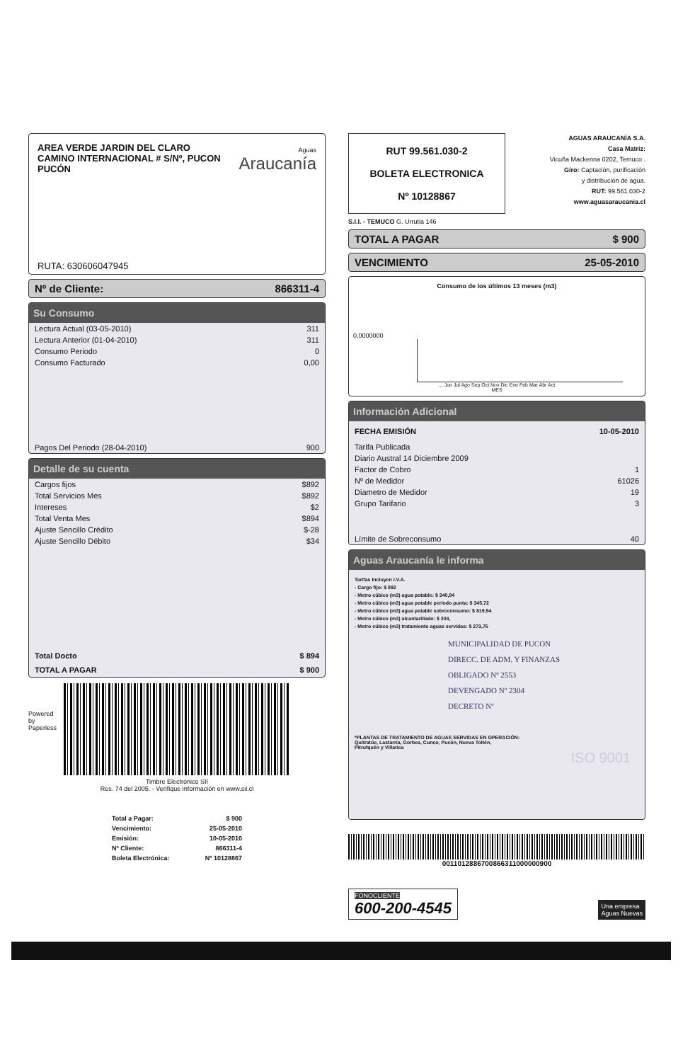AREA VERDE JARDIN DEL CLARO
CAMINO INTERNACIONAL # S/Nº, PUCON
PUCÓN
Aguas
Araucanía
RUTA: 630606047945
Nº de Cliente: 866311-4
Su Consumo
| Lectura Actual (03-05-2010) | 311 |
| Lectura Anterior (01-04-2010) | 311 |
| Consumo Periodo | 0 |
| Consumo Facturado | 0,00 |
| Pagos Del Periodo (28-04-2010) | 900 |
Detalle de su cuenta
| Cargos fijos | $892 |
| Total Servicios Mes | $892 |
| Intereses | $2 |
| Total Venta Mes | $894 |
| Ajuste Sencillo Crédito | $-28 |
| Ajuste Sencillo Débito | $34 |
| Total Docto | $ 894 |
| TOTAL A PAGAR | $ 900 |
Powered by Paperless
Timbre Electrónico SII
Res. 74 del 2005. - Verifique información en www.sii.cl
| Total a Pagar: | $ 900 |
| Vencimiento: | 25-05-2010 |
| Emisión: | 10-05-2010 |
| Nº Cliente: | 866311-4 |
| Boleta Electrónica: | Nº 10128867 |
RUT 99.561.030-2
BOLETA ELECTRONICA
Nº 10128867
AGUAS ARAUCANÍA S.A.
Casa Matriz:
Vicuña Mackenna 0202, Temuco .
Giro: Captación, purificación
y distribución de agua.
RUT: 99.561.030-2
www.aguasaraucania.cl
S.I.I. - TEMUCO G. Urrutia 146
TOTAL A PAGAR $ 900
VENCIMIENTO 25-05-2010
Consumo de los últimos 13 meses (m3)
0,0000000
... Jun Jul Ago Sep Oct Nov Dic Ene Feb Mar Abr Act
MES
Información Adicional
| FECHA EMISIÓN | 10-05-2010 |
| --- | --- |
| Tarifa Publicada | |
| Diario Austral 14 Diciembre 2009 | |
| Factor de Cobro | 1 |
| Nº de Medidor | 61026 |
| Diametro de Medidor | 19 |
| Grupo Tarifario | 3 |
| Límite de Sobreconsumo | 40 |
Aguas Araucanía le informa
Tarifas Incluyen I.V.A.
- Cargo fijo: $ 892
- Metro cúbico (m3) agua potable: $ 340,84
- Metro cúbico (m3) agua potable periodo punta: $ 345,72
- Metro cúbico (m3) agua potable sobreconsumo: $ 819,94
- Metro cúbico (m3) alcantarillado: $ 304,
- Metro cúbico (m3) tratamiento aguas servidas: $ 273,75
MUNICIPALIDAD DE PUCON
DIRECC. DE ADM. Y FINANZAS
OBLIGADO Nº 2553
DEVENGADO Nº 2304
DECRETO Nº
*PLANTAS DE TRATAMIENTO DE AGUAS SERVIDAS EN OPERACIÓN:
Quitratúe, Lastarria, Gorbea, Cunco, Pucón, Nueva Toltén,
Pitrufquén y Villarica
ISO 9001
0011012886700866311000000900
FONOCLIENTE
600-200-4545
Una empresa
Aguas Nuevas